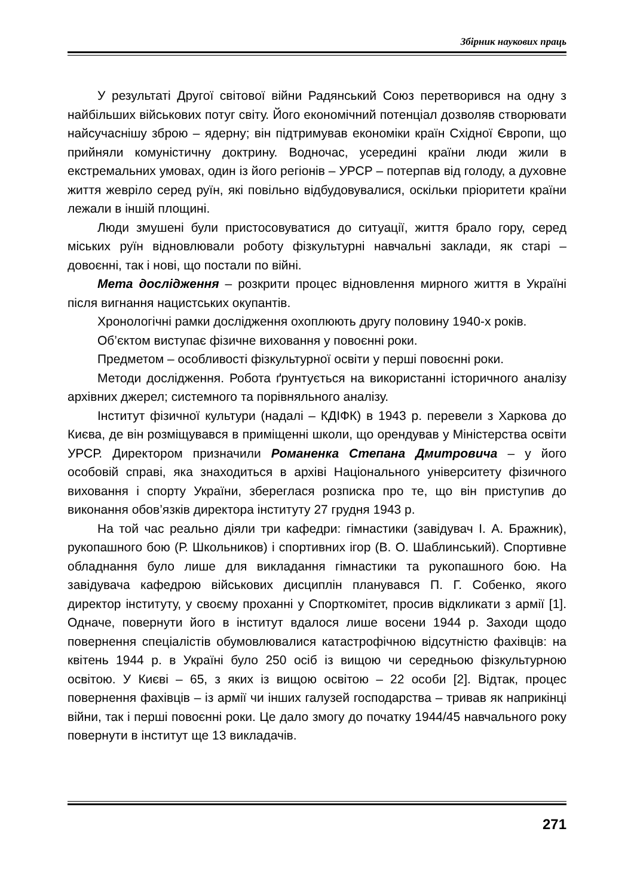Збірник наукових праць
У результаті Другої світової війни Радянський Союз перетворився на одну з найбільших військових потуг світу. Його економічний потенціал дозволяв створювати найсучаснішу зброю – ядерну; він підтримував економіки країн Східної Європи, що прийняли комуністичну доктрину. Водночас, усередині країни люди жили в екстремальних умовах, один із його регіонів – УРСР – потерпав від голоду, а духовне життя жевріло серед руїн, які повільно відбудовувалися, оскільки пріоритети країни лежали в іншій площині.
Люди змушені були пристосовуватися до ситуації, життя брало гору, серед міських руїн відновлювали роботу фізкультурні навчальні заклади, як старі – довоєнні, так і нові, що постали по війні.
Мета дослідження – розкрити процес відновлення мирного життя в Україні після вигнання нацистських окупантів.
Хронологічні рамки дослідження охоплюють другу половину 1940-х років.
Об’єктом виступає фізичне виховання у повоєнні роки.
Предметом – особливості фізкультурної освіти у перші повоєнні роки.
Методи дослідження. Робота ґрунтується на використанні історичного аналізу архівних джерел; системного та порівняльного аналізу.
Інститут фізичної культури (надалі – КДІФК) в 1943 р. перевели з Харкова до Києва, де він розміщувався в приміщенні школи, що орендував у Міністерства освіти УРСР. Директором призначили Романенка Степана Дмитровича – у його особовій справі, яка знаходиться в архіві Національного університету фізичного виховання і спорту України, збереглася розписка про те, що він приступив до виконання обов’язків директора інституту 27 грудня 1943 р.
На той час реально діяли три кафедри: гімнастики (завідувач І. А. Бражник), рукопашного бою (Р. Школьников) і спортивних ігор (В. О. Шаблинський). Спортивне обладнання було лише для викладання гімнастики та рукопашного бою. На завідувача кафедрою військових дисциплін планувався П. Г. Собенко, якого директор інституту, у своєму проханні у Спорткомітет, просив відкликати з армії [1]. Одначе, повернути його в інститут вдалося лише восени 1944 р. Заходи щодо повернення спеціалістів обумовлювалися катастрофічною відсутністю фахівців: на квітень 1944 р. в Україні було 250 осіб із вищою чи середньою фізкультурною освітою. У Києві – 65, з яких із вищою освітою – 22 особи [2]. Відтак, процес повернення фахівців – із армії чи інших галузей господарства – тривав як наприкінці війни, так і перші повоєнні роки. Це дало змогу до початку 1944/45 навчального року повернути в інститут ще 13 викладачів.
271